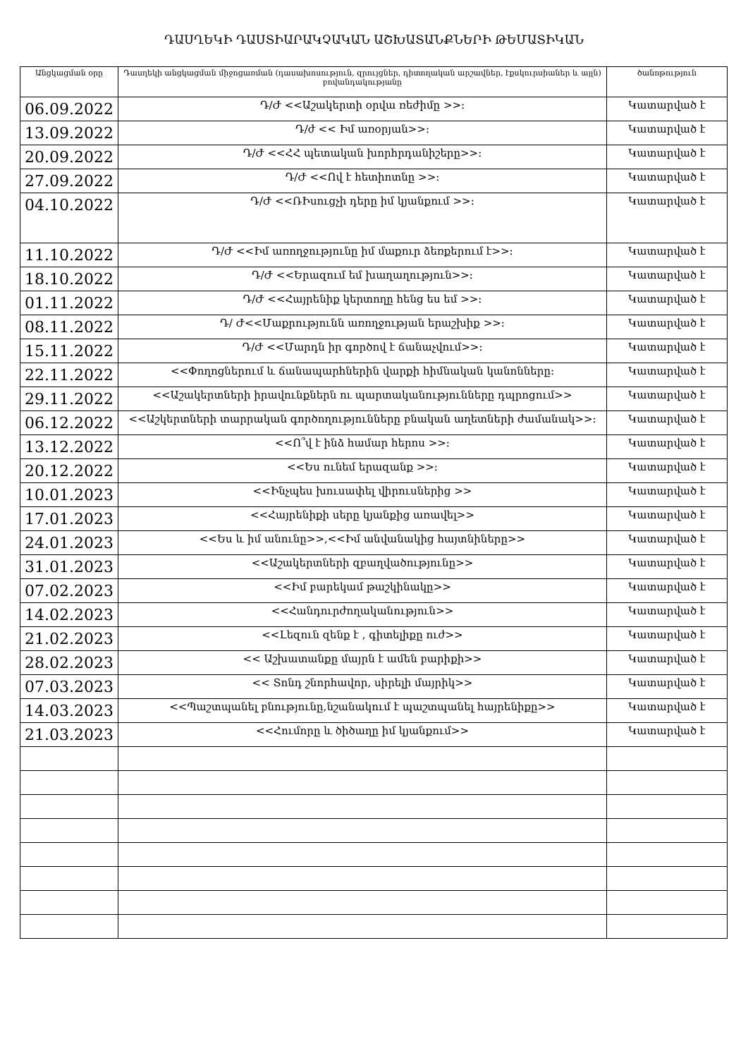ԴԱՍՂԵԿԻ ԴԱՍՏԻԱՐԱԿՉԱԿԱՆ ԱՇԽԱՏԱՆՔՆԵՐԻ ԹԵՄԱՏԻԿԱՆ
| Անցկացման օրը | Դասղեկի անցկացման միջոցառման (դասախոսություն, զրույցներ, դիտողական արշավներ, էքսկուրսիաներ և այլն) բովանդակությանը | ծանոթություն |
| --- | --- | --- |
| 06.09.2022 | Դ/Ժ <<Աշակերտի օրվա ռեժիմը >>: | Կատարված է |
| 13.09.2022 | Դ/ժ << Իմ առօրյան>>: | Կատարված է |
| 20.09.2022 | Դ/Ժ <<ՀՀ պետական խորհրդանիշերը>>: | Կատարված է |
| 27.09.2022 | Դ/Ժ <<Ով է հետիոտնը >>: | Կատարված է |
| 04.10.2022 | Դ/Ժ <<ՌԻսուցչի դերը իմ կյանքում >>: | Կատարված է |
| 11.10.2022 | Դ/Ժ <<Իմ առողջությունը իմ մաքուր ձեռքերում է>>: | Կատարված է |
| 18.10.2022 | Դ/Ժ <<Երազում եմ խաղաղություն>>: | Կատարված է |
| 01.11.2022 | Դ/Ժ <<Հայրենիք կերտողը հենց ես եմ >>: | Կատարված է |
| 08.11.2022 | Դ/ Ժ<<Մաքրությունն առողջության երաշխիք >>: | Կատարված է |
| 15.11.2022 | Դ/Ժ <<Մարդն իր գործով է ճանաչվում>>: | Կատարված է |
| 22.11.2022 | <<Փողոցներում և ճանապարհներին վարքի հիմնական կանոնները: | Կատարված է |
| 29.11.2022 | <<Աշակերտների իրավունքներն ու պարտականությունները դպրոցում>> | Կատարված է |
| 06.12.2022 | <<Աշկերտների տարրական գործողությունները բնական աղետների ժամանակ>>: | Կատարված է |
| 13.12.2022 | <<Ո՞վ է ինձ համար հերոս >>: | Կատարված է |
| 20.12.2022 | <<Ես ունեմ երազանք >>: | Կատարված է |
| 10.01.2023 | <<Ինչպես խուսափել վիրուսներից >> | Կատարված է |
| 17.01.2023 | <<Հայրենիքի սերը կյանքից առավել>> | Կատարված է |
| 24.01.2023 | <<Ես և իմ անունը>>,<<Իմ անվանակից հայտնիները>> | Կատարված է |
| 31.01.2023 | <<Աշակերտների զբաղվածությունը>> | Կատարված է |
| 07.02.2023 | <<Իմ բարեկամ թաշկինակը>> | Կատարված է |
| 14.02.2023 | <<Հանդուրժողականություն>> | Կատարված է |
| 21.02.2023 | <<Լեզուն զենք է , գիտելիքը ուժ>> | Կատարված է |
| 28.02.2023 | << Աշխատանքը մայրն է ամեն բարիքի>> | Կատարված է |
| 07.03.2023 | << Տոնդ շնորհավոր, սիրելի մայրիկ>> | Կատարված է |
| 14.03.2023 | <<Պաշտպանել բնությունը,նշանակում է պաշտպանել հայրենիքը>> | Կատարված է |
| 21.03.2023 | <<Հումորը և ծիծաղը իմ կյանքում>> | Կատարված է |